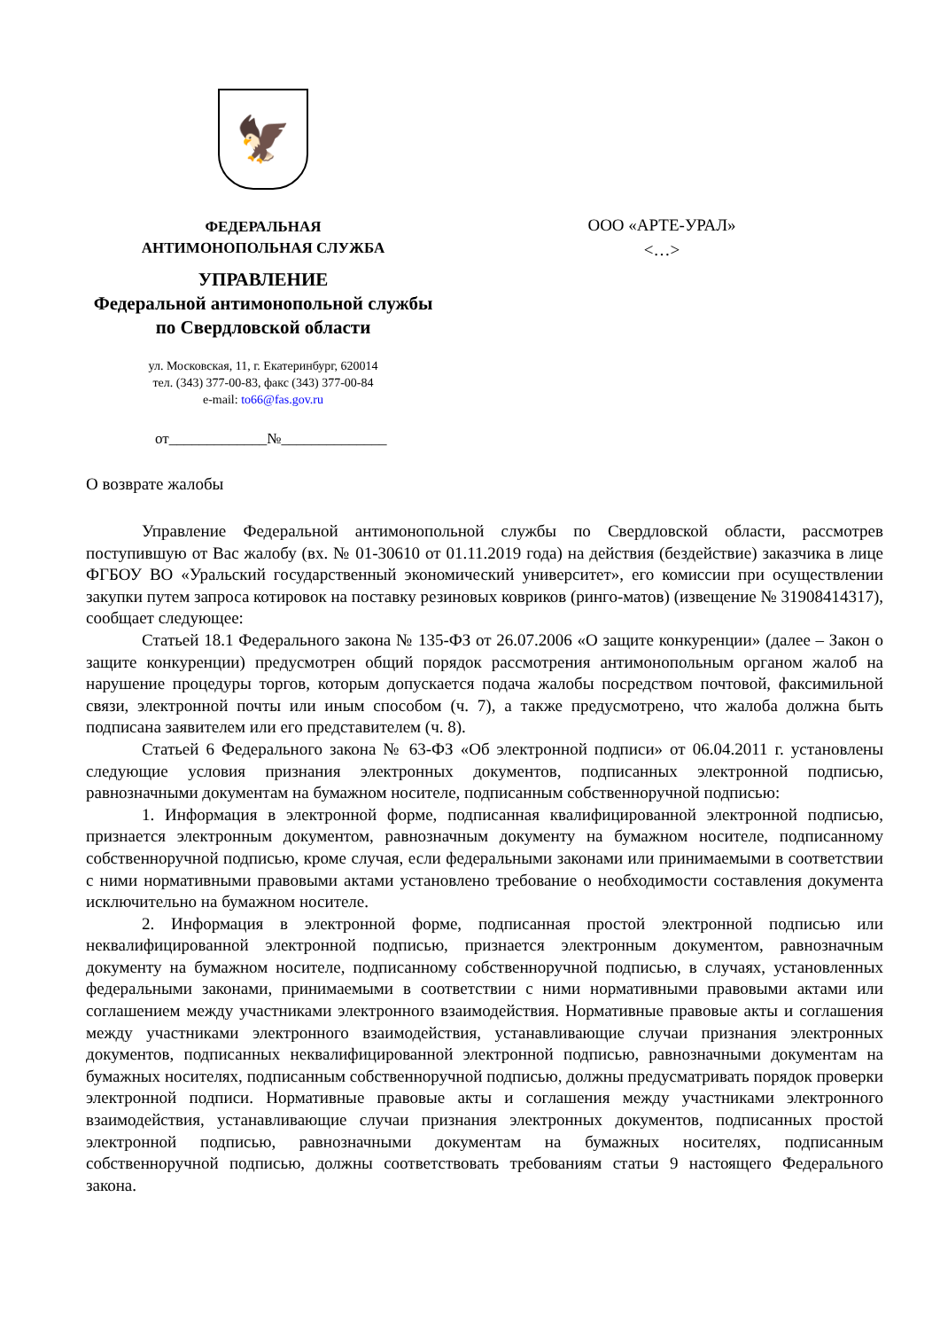🦅
ФЕДЕРАЛЬНАЯ
АНТИМОНОПОЛЬНАЯ СЛУЖБА
УПРАВЛЕНИЕ
Федеральной антимонопольной службы
по Свердловской области
ул. Московская, 11, г. Екатеринбург, 620014
тел. (343) 377-00-83, факс (343) 377-00-84
e-mail: to66@fas.gov.ru
от_____________№______________
ООО «АРТЕ-УРАЛ»
<…>
О возврате жалобы
Управление Федеральной антимонопольной службы по Свердловской области, рассмотрев поступившую от Вас жалобу (вх. № 01-30610 от 01.11.2019 года) на действия (бездействие) заказчика в лице ФГБОУ ВО «Уральский государственный экономический университет», его комиссии при осуществлении закупки путем запроса котировок на поставку резиновых ковриков (ринго-матов) (извещение № 31908414317), сообщает следующее:
Статьей 18.1 Федерального закона № 135-ФЗ от 26.07.2006 «О защите конкуренции» (далее – Закон о защите конкуренции) предусмотрен общий порядок рассмотрения антимонопольным органом жалоб на нарушение процедуры торгов, которым допускается подача жалобы посредством почтовой, факсимильной связи, электронной почты или иным способом (ч. 7), а также предусмотрено, что жалоба должна быть подписана заявителем или его представителем (ч. 8).
Статьей 6 Федерального закона № 63-ФЗ «Об электронной подписи» от 06.04.2011 г. установлены следующие условия признания электронных документов, подписанных электронной подписью, равнозначными документам на бумажном носителе, подписанным собственноручной подписью:
1. Информация в электронной форме, подписанная квалифицированной электронной подписью, признается электронным документом, равнозначным документу на бумажном носителе, подписанному собственноручной подписью, кроме случая, если федеральными законами или принимаемыми в соответствии с ними нормативными правовыми актами установлено требование о необходимости составления документа исключительно на бумажном носителе.
2. Информация в электронной форме, подписанная простой электронной подписью или неквалифицированной электронной подписью, признается электронным документом, равнозначным документу на бумажном носителе, подписанному собственноручной подписью, в случаях, установленных федеральными законами, принимаемыми в соответствии с ними нормативными правовыми актами или соглашением между участниками электронного взаимодействия. Нормативные правовые акты и соглашения между участниками электронного взаимодействия, устанавливающие случаи признания электронных документов, подписанных неквалифицированной электронной подписью, равнозначными документам на бумажных носителях, подписанным собственноручной подписью, должны предусматривать порядок проверки электронной подписи. Нормативные правовые акты и соглашения между участниками электронного взаимодействия, устанавливающие случаи признания электронных документов, подписанных простой электронной подписью, равнозначными документам на бумажных носителях, подписанным собственноручной подписью, должны соответствовать требованиям статьи 9 настоящего Федерального закона.